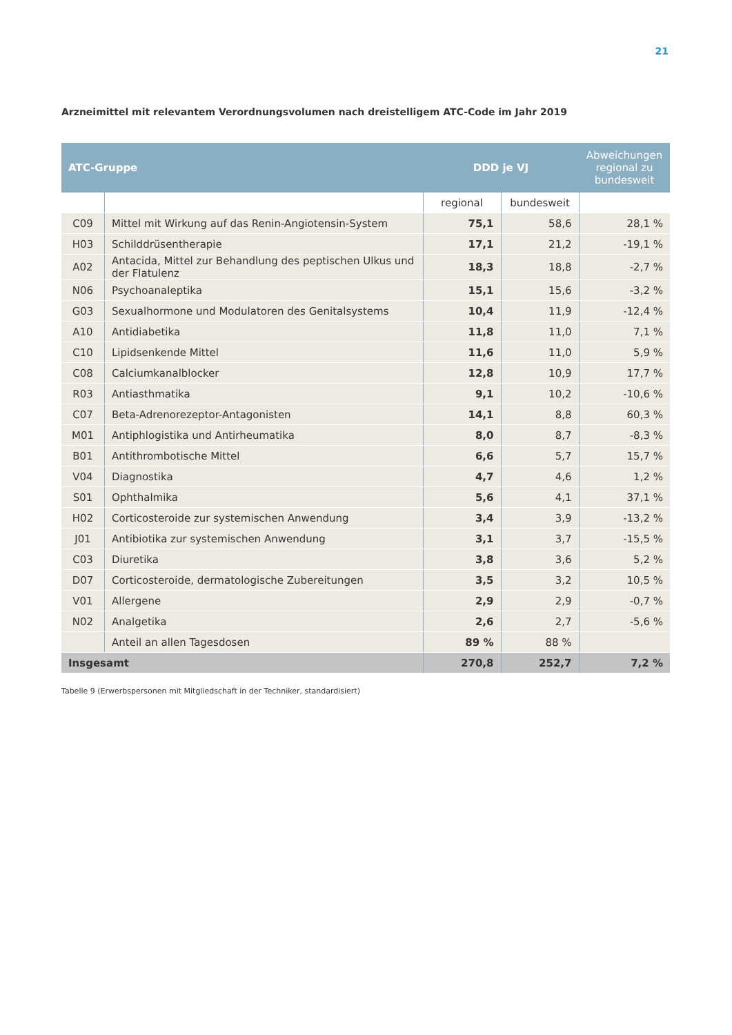21
Arzneimittel mit relevantem Verordnungsvolumen nach dreistelligem ATC-Code im Jahr 2019
| ATC-Gruppe | | DDD je VJ | | Abweichungen regional zu bundesweit |
| --- | --- | --- | --- | --- |
| | | regional | bundesweit | |
| C09 | Mittel mit Wirkung auf das Renin-Angiotensin-System | 75,1 | 58,6 | 28,1 % |
| H03 | Schilddrüsentherapie | 17,1 | 21,2 | -19,1 % |
| A02 | Antacida, Mittel zur Behandlung des peptischen Ulkus und der Flatulenz | 18,3 | 18,8 | -2,7 % |
| N06 | Psychoanaleptika | 15,1 | 15,6 | -3,2 % |
| G03 | Sexualhormone und Modulatoren des Genitalsystems | 10,4 | 11,9 | -12,4 % |
| A10 | Antidiabetika | 11,8 | 11,0 | 7,1 % |
| C10 | Lipidsenkende Mittel | 11,6 | 11,0 | 5,9 % |
| C08 | Calciumkanalblocker | 12,8 | 10,9 | 17,7 % |
| R03 | Antiasthmatika | 9,1 | 10,2 | -10,6 % |
| C07 | Beta-Adrenorezeptor-Antagonisten | 14,1 | 8,8 | 60,3 % |
| M01 | Antiphlogistika und Antirheumatika | 8,0 | 8,7 | -8,3 % |
| B01 | Antithrombotische Mittel | 6,6 | 5,7 | 15,7 % |
| V04 | Diagnostika | 4,7 | 4,6 | 1,2 % |
| S01 | Ophthalmika | 5,6 | 4,1 | 37,1 % |
| H02 | Corticosteroide zur systemischen Anwendung | 3,4 | 3,9 | -13,2 % |
| J01 | Antibiotika zur systemischen Anwendung | 3,1 | 3,7 | -15,5 % |
| C03 | Diuretika | 3,8 | 3,6 | 5,2 % |
| D07 | Corticosteroide, dermatologische Zubereitungen | 3,5 | 3,2 | 10,5 % |
| V01 | Allergene | 2,9 | 2,9 | -0,7 % |
| N02 | Analgetika | 2,6 | 2,7 | -5,6 % |
| | Anteil an allen Tagesdosen | 89 % | 88 % | |
| Insgesamt | | 270,8 | 252,7 | 7,2 % |
Tabelle 9 (Erwerbspersonen mit Mitgliedschaft in der Techniker, standardisiert)